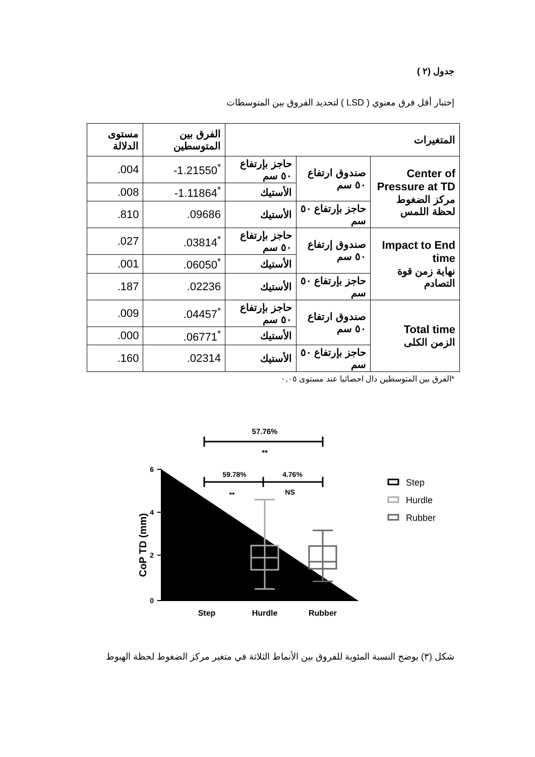جدول (٢ )
إختبار أقل فرق معنوي ( LSD ) لتحديد الفروق بين المتوسطات
| المتغيرات | | | الفرق بين المتوسطين | مستوى الدلالة |
| --- | --- | --- | --- | --- |
| Center of Pressure at TD مركز الضغوط لحظة اللمس | صندوق ارتفاع ٥٠ سم | حاجز بإرتفاع ٥٠ سم | -1.21550<sup>*</sup> | .004 |
| | | الأستيك | -1.11864<sup>*</sup> | .008 |
| | حاجز بإرتفاع ٥٠ سم | الأستيك | .09686 | .810 |
| Impact to End time نهاية زمن قوة التصادم | صندوق إرتفاع ٥٠ سم | حاجز بإرتفاع ٥٠ سم | .03814<sup>*</sup> | .027 |
| | | الأستيك | .06050<sup>*</sup> | .001 |
| | حاجز بإرتفاع ٥٠ سم | الأستيك | .02236 | .187 |
| Total time الزمن الكلى | صندوق ارتفاع ٥٠ سم | حاجز بإرتفاع ٥٠ سم | .04457<sup>*</sup> | .009 |
| | | الأستيك | .06771<sup>*</sup> | .000 |
| | حاجز بإرتفاع ٥٠ سم | الأستيك | .02314 | .160 |
*الفرق بين المتوسطين دال احصائيا عند مستوى ٠,٠٥
57.76%
**
59.78%
4.76%
**
NS
6
4
2
0
CoP TD (mm)
Step
Hurdle
Rubber
Step
Hurdle
Rubber
شكل (٣) يوضح النسبة المئوية للفروق بين الأنماط الثلاثة في متغير مركز الضغوط لحظة الهبوط